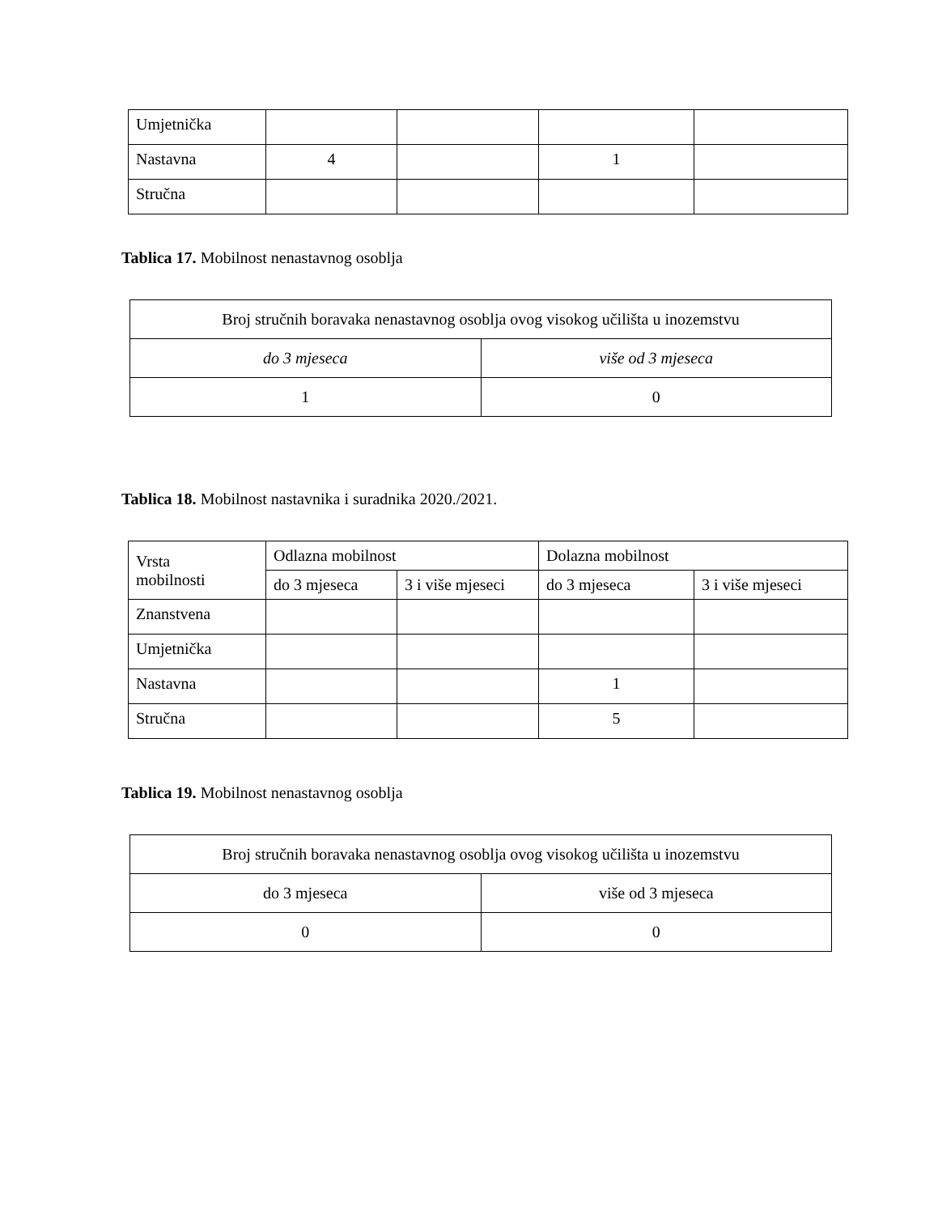| Umjetnička | | | | |
| Nastavna | 4 | | 1 | |
| Stručna | | | | |
Tablica 17. Mobilnost nenastavnog osoblja
| Broj stručnih boravaka nenastavnog osoblja ovog visokog učilišta u inozemstvu | |
| --- | --- |
| do 3 mjeseca | više od 3 mjeseca |
| 1 | 0 |
Tablica 18. Mobilnost nastavnika i suradnika 2020./2021.
| Vrsta mobilnosti | Odlazna mobilnost | | Dolazna mobilnost | |
| --- | --- | --- | --- | --- |
| | do 3 mjeseca | 3 i više mjeseci | do 3 mjeseca | 3 i više mjeseci |
| Znanstvena | | | | |
| Umjetnička | | | | |
| Nastavna | | | 1 | |
| Stručna | | | 5 | |
Tablica 19. Mobilnost nenastavnog osoblja
| Broj stručnih boravaka nenastavnog osoblja ovog visokog učilišta u inozemstvu | |
| --- | --- |
| do 3 mjeseca | više od 3 mjeseca |
| 0 | 0 |